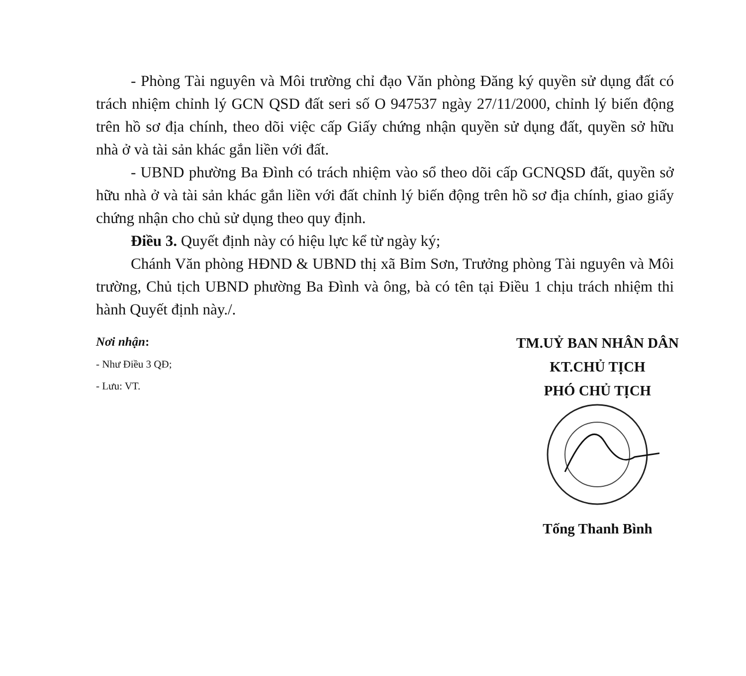- Phòng Tài nguyên và Môi trường chỉ đạo Văn phòng Đăng ký quyền sử dụng đất có trách nhiệm chỉnh lý GCN QSD đất seri số O 947537 ngày 27/11/2000, chỉnh lý biến động trên hồ sơ địa chính, theo dõi việc cấp Giấy chứng nhận quyền sử dụng đất, quyền sở hữu nhà ở và tài sản khác gắn liền với đất.
- UBND phường Ba Đình có trách nhiệm vào sổ theo dõi cấp GCNQSD đất, quyền sở hữu nhà ở và tài sản khác gắn liền với đất chỉnh lý biến động trên hồ sơ địa chính, giao giấy chứng nhận cho chủ sử dụng theo quy định.
Điều 3. Quyết định này có hiệu lực kể từ ngày ký;
Chánh Văn phòng HĐND & UBND thị xã Bỉm Sơn, Trưởng phòng Tài nguyên và Môi trường, Chủ tịch UBND phường Ba Đình và ông, bà có tên tại Điều 1 chịu trách nhiệm thi hành Quyết định này./.
Nơi nhận:
- Như Điều 3 QĐ;
- Lưu: VT.
TM.UỶ BAN NHÂN DÂN
KT.CHỦ TỊCH
PHÓ CHỦ TỊCH
Tống Thanh Bình